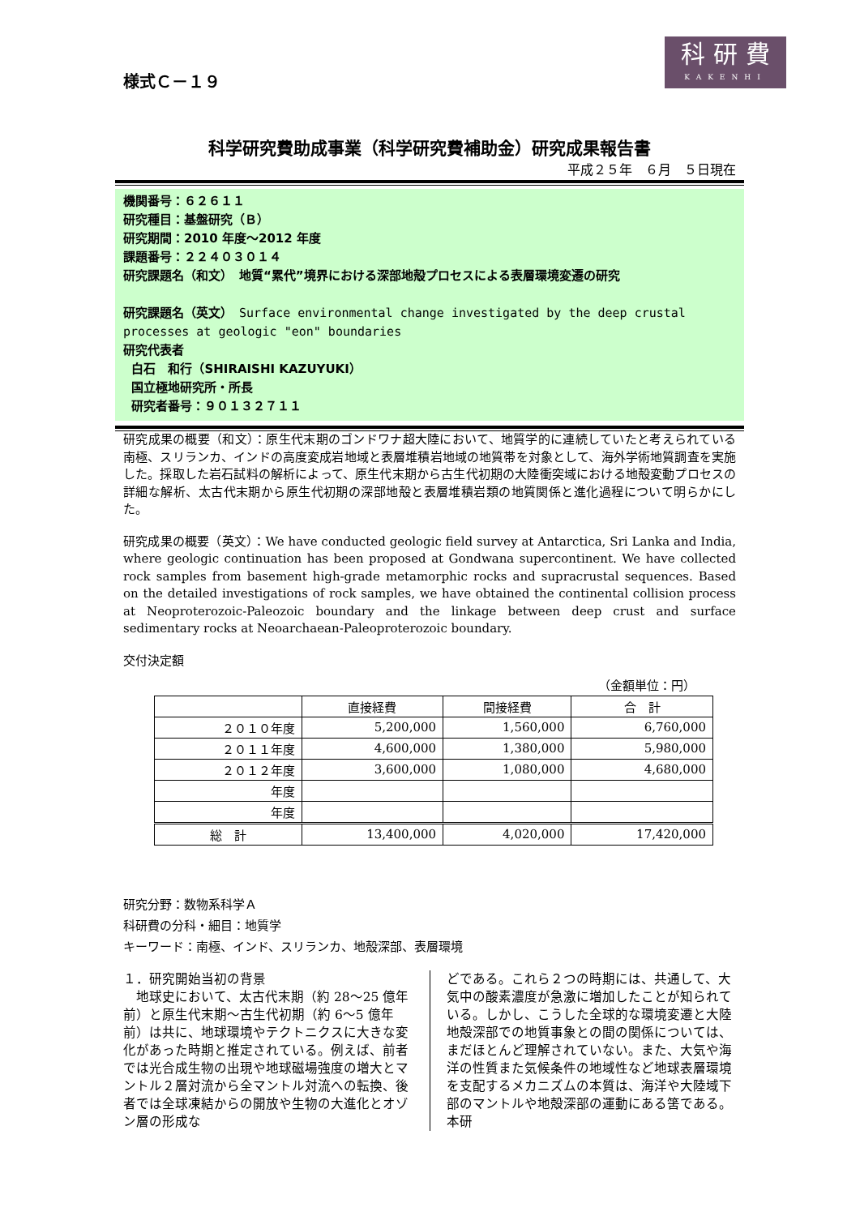科 研 費
KAKENHI
様式Ｃ－１９
科学研究費助成事業（科学研究費補助金）研究成果報告書
平成２５年　６月　５日現在
機関番号：６２６１１
研究種目：基盤研究（Ｂ）
研究期間：2010 年度～2012 年度
課題番号：２２４０３０１４
研究課題名（和文）　地質“累代”境界における深部地殻プロセスによる表層環境変遷の研究
研究課題名（英文）　Surface environmental change investigated by the deep crustal processes at geologic "eon" boundaries
研究代表者
白石　和行（SHIRAISHI KAZUYUKI）
国立極地研究所・所長
研究者番号：９０１３２７１１
研究成果の概要（和文）：原生代末期のゴンドワナ超大陸において、地質学的に連続していたと考えられている南極、スリランカ、インドの高度変成岩地域と表層堆積岩地域の地質帯を対象として、海外学術地質調査を実施した。採取した岩石試料の解析によって、原生代末期から古生代初期の大陸衝突域における地殻変動プロセスの詳細な解析、太古代末期から原生代初期の深部地殻と表層堆積岩類の地質関係と進化過程について明らかにした。
研究成果の概要（英文）：We have conducted geologic field survey at Antarctica, Sri Lanka and India, where geologic continuation has been proposed at Gondwana supercontinent. We have collected rock samples from basement high-grade metamorphic rocks and supracrustal sequences. Based on the detailed investigations of rock samples, we have obtained the continental collision process at Neoproterozoic-Paleozoic boundary and the linkage between deep crust and surface sedimentary rocks at Neoarchaean-Paleoproterozoic boundary.
交付決定額
（金額単位：円）
| | 直接経費 | 間接経費 | 合 計 |
| --- | --- | --- | --- |
| ２０１０年度 | 5,200,000 | 1,560,000 | 6,760,000 |
| ２０１１年度 | 4,600,000 | 1,380,000 | 5,980,000 |
| ２０１２年度 | 3,600,000 | 1,080,000 | 4,680,000 |
| 年度 | | | |
| 年度 | | | |
| 総 計 | 13,400,000 | 4,020,000 | 17,420,000 |
研究分野：数物系科学Ａ
科研費の分科・細目：地質学
キーワード：南極、インド、スリランカ、地殻深部、表層環境
１．研究開始当初の背景
　地球史において、太古代末期（約 28～25 億年前）と原生代末期～古生代初期（約 6～5 億年前）は共に、地球環境やテクトニクスに大きな変化があった時期と推定されている。例えば、前者では光合成生物の出現や地球磁場強度の増大とマントル２層対流から全マントル対流への転換、後者では全球凍結からの開放や生物の大進化とオゾン層の形成な
どである。これら２つの時期には、共通して、大気中の酸素濃度が急激に増加したことが知られている。しかし、こうした全球的な環境変遷と大陸地殻深部での地質事象との間の関係については、まだほとんど理解されていない。また、大気や海洋の性質また気候条件の地域性など地球表層環境を支配するメカニズムの本質は、海洋や大陸域下部のマントルや地殻深部の運動にある筈である。本研